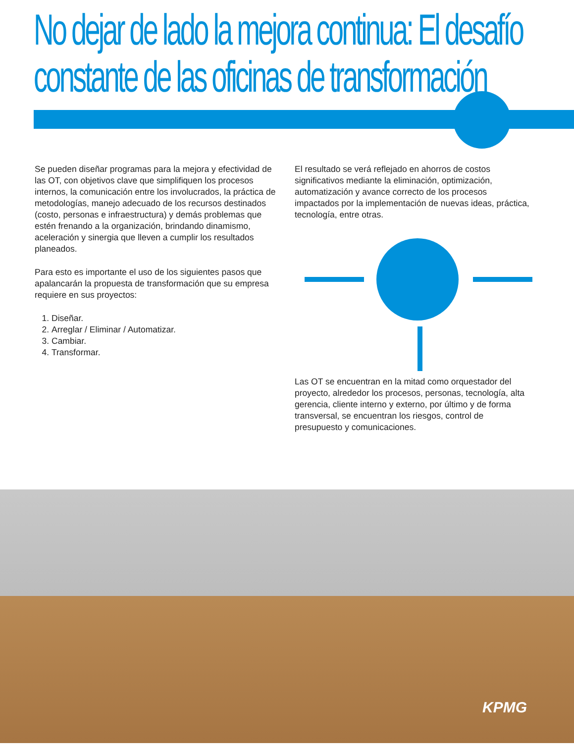No dejar de lado la mejora continua: El desafío constante de las oficinas de transformación
Se pueden diseñar programas para la mejora y efectividad de las OT, con objetivos clave que simplifiquen los procesos internos, la comunicación entre los involucrados, la práctica de metodologías, manejo adecuado de los recursos destinados (costo, personas e infraestructura) y demás problemas que estén frenando a la organización, brindando dinamismo, aceleración y sinergia que lleven a cumplir los resultados planeados.
Para esto es importante el uso de los siguientes pasos que apalancarán la propuesta de transformación que su empresa requiere en sus proyectos:
1. Diseñar.
2. Arreglar / Eliminar / Automatizar.
3. Cambiar.
4. Transformar.
El resultado se verá reflejado en ahorros de costos significativos mediante la eliminación, optimización, automatización y avance correcto de los procesos impactados por la implementación de nuevas ideas, práctica, tecnología, entre otras.
Las OT se encuentran en la mitad como orquestador del proyecto, alrededor los procesos, personas, tecnología, alta gerencia, cliente interno y externo, por último y de forma transversal, se encuentran los riesgos, control de presupuesto y comunicaciones.
KPMG